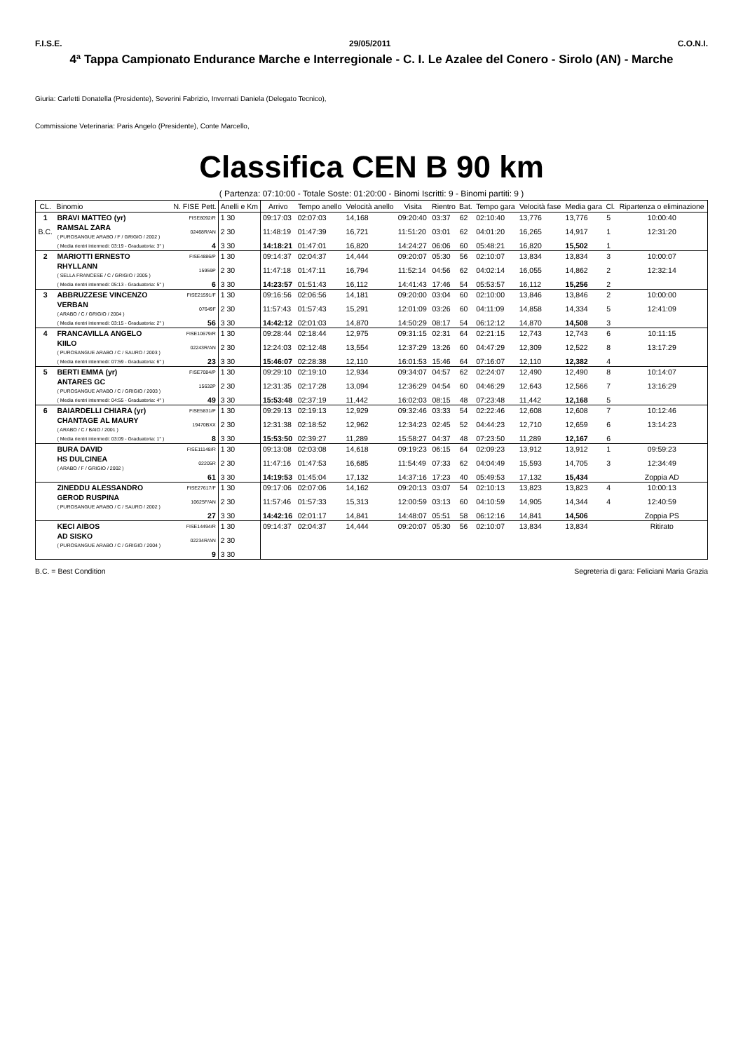F.I.S.E. 29/05/2011 C.O.N.I.
4ª Tappa Campionato Endurance Marche e Interregionale - C. I. Le Azalee del Conero - Sirolo (AN) - Marche
Giuria: Carletti Donatella (Presidente), Severini Fabrizio, Invernati Daniela (Delegato Tecnico),
Commissione Veterinaria: Paris Angelo (Presidente), Conte Marcello,
Classifica CEN B 90 km
( Partenza: 07:10:00 - Totale Soste: 01:20:00 - Binomi Iscritti: 9 - Binomi partiti: 9 )
| CL. | Binomio | N. FISE Pett. | Anelli e Km | Arrivo | Tempo anello | Velocità anello | Visita | Rientro | Bat. | Tempo gara | Velocità fase | Media gara | Cl. | Ripartenza o eliminazione |
| --- | --- | --- | --- | --- | --- | --- | --- | --- | --- | --- | --- | --- | --- | --- |
| 1 | BRAVI MATTEO (yr) | FISE8092/R | 1 30 | 09:17:03 | 02:07:03 | 14,168 | 09:20:40 | 03:37 | 62 | 02:10:40 | 13,776 | 13,776 | 5 | 10:00:40 |
| B.C. | RAMSAL ZARA ( PUROSANGUE ARABO / F / GRIGIO / 2002 ) | 02468R/AN | 2 30 | 11:48:19 | 01:47:39 | 16,721 | 11:51:20 | 03:01 | 62 | 04:01:20 | 16,265 | 14,917 | 1 | 12:31:20 |
| | ( Media rientri intermedi: 03:19 - Graduatoria: 3° ) | 4 | 3 30 | 14:18:21 | 01:47:01 | 16,820 | 14:24:27 | 06:06 | 60 | 05:48:21 | 16,820 | 15,502 | 1 | |
| 2 | MARIOTTI ERNESTO | FISE4886/P | 1 30 | 09:14:37 | 02:04:37 | 14,444 | 09:20:07 | 05:30 | 56 | 02:10:07 | 13,834 | 13,834 | 3 | 10:00:07 |
| | RHYLLANN ( SELLA FRANCESE / C / GRIGIO / 2005 ) | 15959P | 2 30 | 11:47:18 | 01:47:11 | 16,794 | 11:52:14 | 04:56 | 62 | 04:02:14 | 16,055 | 14,862 | 2 | 12:32:14 |
| | ( Media rientri intermedi: 05:13 - Graduatoria: 5° ) | 6 | 3 30 | 14:23:57 | 01:51:43 | 16,112 | 14:41:43 | 17:46 | 54 | 05:53:57 | 16,112 | 15,256 | 2 | |
| 3 | ABBRUZZESE VINCENZO | FISE21591/F | 1 30 | 09:16:56 | 02:06:56 | 14,181 | 09:20:00 | 03:04 | 60 | 02:10:00 | 13,846 | 13,846 | 2 | 10:00:00 |
| | VERBAN ( ARABO / C / GRIGIO / 2004 ) | 07649F | 2 30 | 11:57:43 | 01:57:43 | 15,291 | 12:01:09 | 03:26 | 60 | 04:11:09 | 14,858 | 14,334 | 5 | 12:41:09 |
| | ( Media rientri intermedi: 03:15 - Graduatoria: 2° ) | 56 | 3 30 | 14:42:12 | 02:01:03 | 14,870 | 14:50:29 | 08:17 | 54 | 06:12:12 | 14,870 | 14,508 | 3 | |
| 4 | FRANCAVILLA ANGELO | FISE10679/R | 1 30 | 09:28:44 | 02:18:44 | 12,975 | 09:31:15 | 02:31 | 64 | 02:21:15 | 12,743 | 12,743 | 6 | 10:11:15 |
| | KIILO ( PUROSANGUE ARABO / C / SAURO / 2003 ) | 02243R/AN | 2 30 | 12:24:03 | 02:12:48 | 13,554 | 12:37:29 | 13:26 | 60 | 04:47:29 | 12,309 | 12,522 | 8 | 13:17:29 |
| | ( Media rientri intermedi: 07:59 - Graduatoria: 6° ) | 23 | 3 30 | 15:46:07 | 02:28:38 | 12,110 | 16:01:53 | 15:46 | 64 | 07:16:07 | 12,110 | 12,382 | 4 | |
| 5 | BERTI EMMA (yr) | FISE7084/P | 1 30 | 09:29:10 | 02:19:10 | 12,934 | 09:34:07 | 04:57 | 62 | 02:24:07 | 12,490 | 12,490 | 8 | 10:14:07 |
| | ANTARES GC ( PUROSANGUE ARABO / C / GRIGIO / 2003 ) | 15632P | 2 30 | 12:31:35 | 02:17:28 | 13,094 | 12:36:29 | 04:54 | 60 | 04:46:29 | 12,643 | 12,566 | 7 | 13:16:29 |
| | ( Media rientri intermedi: 04:55 - Graduatoria: 4° ) | 49 | 3 30 | 15:53:48 | 02:37:19 | 11,442 | 16:02:03 | 08:15 | 48 | 07:23:48 | 11,442 | 12,168 | 5 | |
| 6 | BAIARDELLI CHIARA (yr) | FISE5831/P | 1 30 | 09:29:13 | 02:19:13 | 12,929 | 09:32:46 | 03:33 | 54 | 02:22:46 | 12,608 | 12,608 | 7 | 10:12:46 |
| | CHANTAGE AL MAURY ( ARABO / C / BAIO / 2001 ) | 19470BXX | 2 30 | 12:31:38 | 02:18:52 | 12,962 | 12:34:23 | 02:45 | 52 | 04:44:23 | 12,710 | 12,659 | 6 | 13:14:23 |
| | ( Media rientri intermedi: 03:09 - Graduatoria: 1° ) | 8 | 3 30 | 15:53:50 | 02:39:27 | 11,289 | 15:58:27 | 04:37 | 48 | 07:23:50 | 11,289 | 12,167 | 6 | |
| | BURA DAVID | FISE11148/R | 1 30 | 09:13:08 | 02:03:08 | 14,618 | 09:19:23 | 06:15 | 64 | 02:09:23 | 13,912 | 13,912 | 1 | 09:59:23 |
| | HS DULCINEA ( ARABO / F / GRIGIO / 2002 ) | 02205R | 2 30 | 11:47:16 | 01:47:53 | 16,685 | 11:54:49 | 07:33 | 62 | 04:04:49 | 15,593 | 14,705 | 3 | 12:34:49 |
| | | 61 | 3 30 | 14:19:53 | 01:45:04 | 17,132 | 14:37:16 | 17:23 | 40 | 05:49:53 | 17,132 | 15,434 | | Zoppia AD |
| | ZINEDDU ALESSANDRO | FISE27617/F | 1 30 | 09:17:06 | 02:07:06 | 14,162 | 09:20:13 | 03:07 | 54 | 02:10:13 | 13,823 | 13,823 | 4 | 10:00:13 |
| | GEROD RUSPINA ( PUROSANGUE ARABO / C / SAURO / 2002 ) | 10625F/AN | 2 30 | 11:57:46 | 01:57:33 | 15,313 | 12:00:59 | 03:13 | 60 | 04:10:59 | 14,905 | 14,344 | 4 | 12:40:59 |
| | | 27 | 3 30 | 14:42:16 | 02:01:17 | 14,841 | 14:48:07 | 05:51 | 58 | 06:12:16 | 14,841 | 14,506 | | Zoppia PS |
| | KECI AIBOS | FISE14494/R | 1 30 | 09:14:37 | 02:04:37 | 14,444 | 09:20:07 | 05:30 | 56 | 02:10:07 | 13,834 | 13,834 | | Ritirato |
| | AD SISKO ( PUROSANGUE ARABO / C / GRIGIO / 2004 ) | 02234R/AN | 2 30 | | | | | | | | | | | |
| | | 9 | 3 30 | | | | | | | | | | | |
B.C. = Best Condition Segreteria di gara: Feliciani Maria Grazia